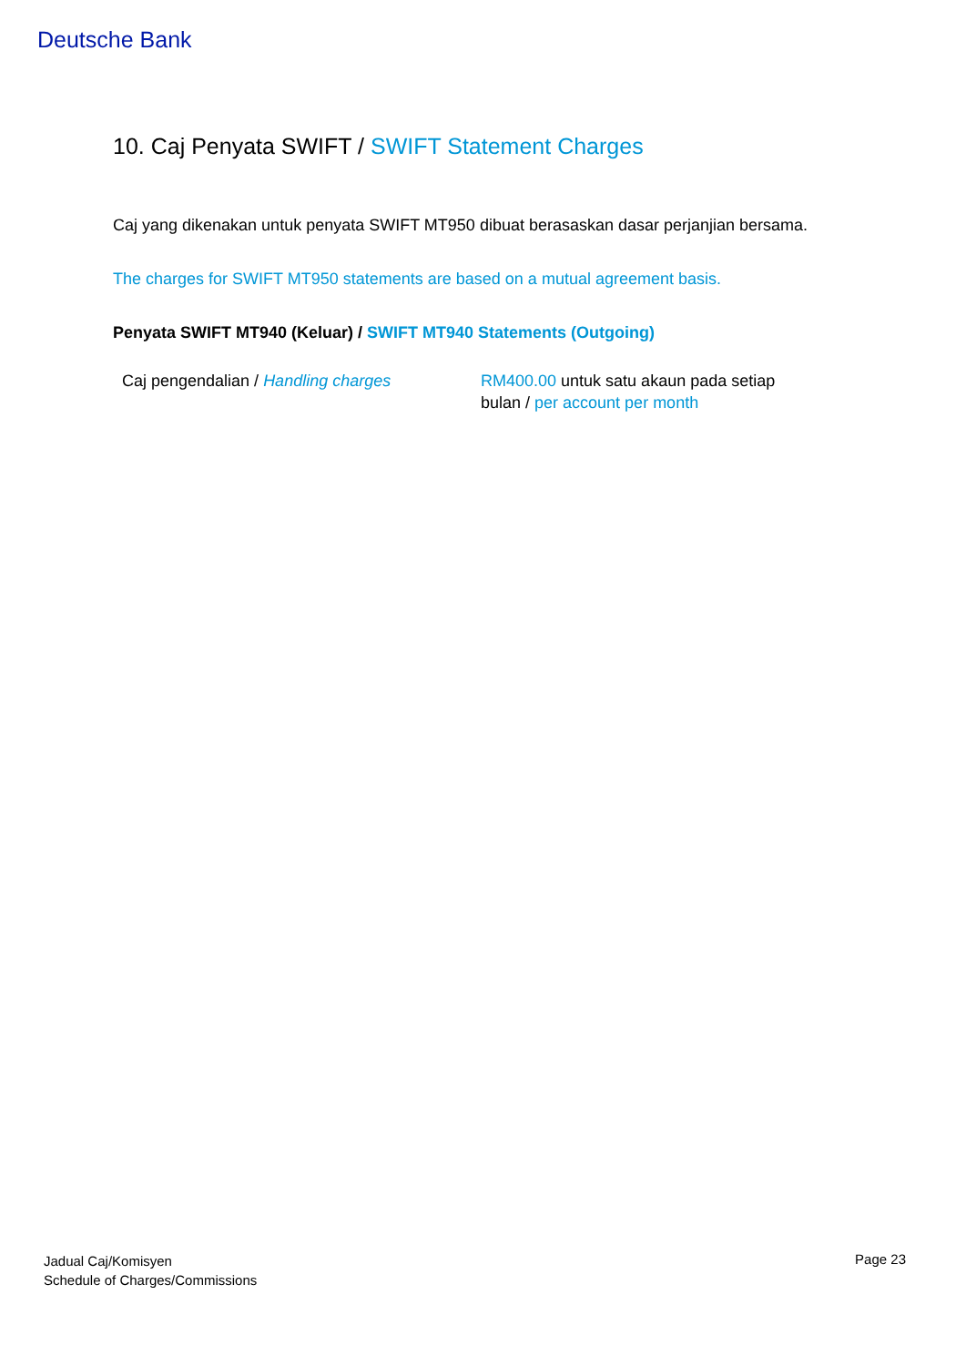Deutsche Bank
10. Caj Penyata SWIFT / SWIFT Statement Charges
Caj yang dikenakan untuk penyata SWIFT MT950 dibuat berasaskan dasar perjanjian bersama.
The charges for SWIFT MT950 statements are based on a mutual agreement basis.
Penyata SWIFT MT940 (Keluar) / SWIFT MT940 Statements (Outgoing)
| Caj pengendalian / Handling charges | RM400.00 untuk satu akaun pada setiap bulan / per account per month |
Jadual Caj/Komisyen
Schedule of Charges/Commissions
Page 23